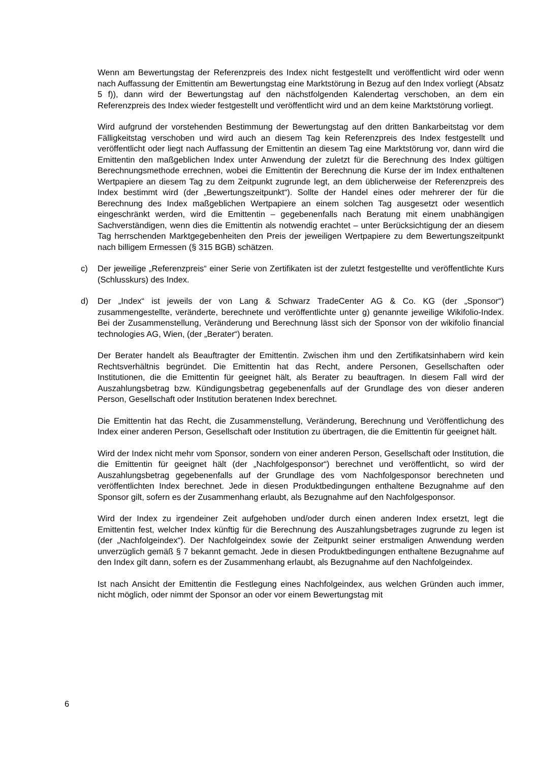Wenn am Bewertungstag der Referenzpreis des Index nicht festgestellt und veröffentlicht wird oder wenn nach Auffassung der Emittentin am Bewertungstag eine Marktstörung in Bezug auf den Index vorliegt (Absatz 5 f)), dann wird der Bewertungstag auf den nächstfolgenden Kalendertag verschoben, an dem ein Referenzpreis des Index wieder festgestellt und veröffentlicht wird und an dem keine Marktstörung vorliegt.
Wird aufgrund der vorstehenden Bestimmung der Bewertungstag auf den dritten Bankarbeitstag vor dem Fälligkeitstag verschoben und wird auch an diesem Tag kein Referenzpreis des Index festgestellt und veröffentlicht oder liegt nach Auffassung der Emittentin an diesem Tag eine Marktstörung vor, dann wird die Emittentin den maßgeblichen Index unter Anwendung der zuletzt für die Berechnung des Index gültigen Berechnungsmethode errechnen, wobei die Emittentin der Berechnung die Kurse der im Index enthaltenen Wertpapiere an diesem Tag zu dem Zeitpunkt zugrunde legt, an dem üblicherweise der Referenzpreis des Index bestimmt wird (der „Bewertungszeitpunkt“). Sollte der Handel eines oder mehrerer der für die Berechnung des Index maßgeblichen Wertpapiere an einem solchen Tag ausgesetzt oder wesentlich eingeschränkt werden, wird die Emittentin – gegebenenfalls nach Beratung mit einem unabhängigen Sachverständigen, wenn dies die Emittentin als notwendig erachtet – unter Berücksichtigung der an diesem Tag herrschenden Marktgegebenheiten den Preis der jeweiligen Wertpapiere zu dem Bewertungszeitpunkt nach billigem Ermessen (§ 315 BGB) schätzen.
c) Der jeweilige „Referenzpreis“ einer Serie von Zertifikaten ist der zuletzt festgestellte und veröffentlichte Kurs (Schlusskurs) des Index.
d) Der „Index“ ist jeweils der von Lang & Schwarz TradeCenter AG & Co. KG (der „Sponsor“) zusammengestellte, veränderte, berechnete und veröffentlichte unter g) genannte jeweilige Wikifolio-Index. Bei der Zusammenstellung, Veränderung und Berechnung lässt sich der Sponsor von der wikifolio financial technologies AG, Wien, (der „Berater“) beraten.
Der Berater handelt als Beauftragter der Emittentin. Zwischen ihm und den Zertifikatsinhabern wird kein Rechtsverhältnis begründet. Die Emittentin hat das Recht, andere Personen, Gesellschaften oder Institutionen, die die Emittentin für geeignet hält, als Berater zu beauftragen. In diesem Fall wird der Auszahlungsbetrag bzw. Kündigungsbetrag gegebenenfalls auf der Grundlage des von dieser anderen Person, Gesellschaft oder Institution beratenen Index berechnet.
Die Emittentin hat das Recht, die Zusammenstellung, Veränderung, Berechnung und Veröffentlichung des Index einer anderen Person, Gesellschaft oder Institution zu übertragen, die die Emittentin für geeignet hält.
Wird der Index nicht mehr vom Sponsor, sondern von einer anderen Person, Gesellschaft oder Institution, die die Emittentin für geeignet hält (der „Nachfolgesponsor“) berechnet und veröffentlicht, so wird der Auszahlungsbetrag gegebenenfalls auf der Grundlage des vom Nachfolgesponsor berechneten und veröffentlichten Index berechnet. Jede in diesen Produktbedingungen enthaltene Bezugnahme auf den Sponsor gilt, sofern es der Zusammenhang erlaubt, als Bezugnahme auf den Nachfolgesponsor.
Wird der Index zu irgendeiner Zeit aufgehoben und/oder durch einen anderen Index ersetzt, legt die Emittentin fest, welcher Index künftig für die Berechnung des Auszahlungsbetrages zugrunde zu legen ist (der „Nachfolgeindex“). Der Nachfolgeindex sowie der Zeitpunkt seiner erstmaligen Anwendung werden unverzüglich gemäß § 7 bekannt gemacht. Jede in diesen Produktbedingungen enthaltene Bezugnahme auf den Index gilt dann, sofern es der Zusammenhang erlaubt, als Bezugnahme auf den Nachfolgeindex.
Ist nach Ansicht der Emittentin die Festlegung eines Nachfolgeindex, aus welchen Gründen auch immer, nicht möglich, oder nimmt der Sponsor an oder vor einem Bewertungstag mit
6